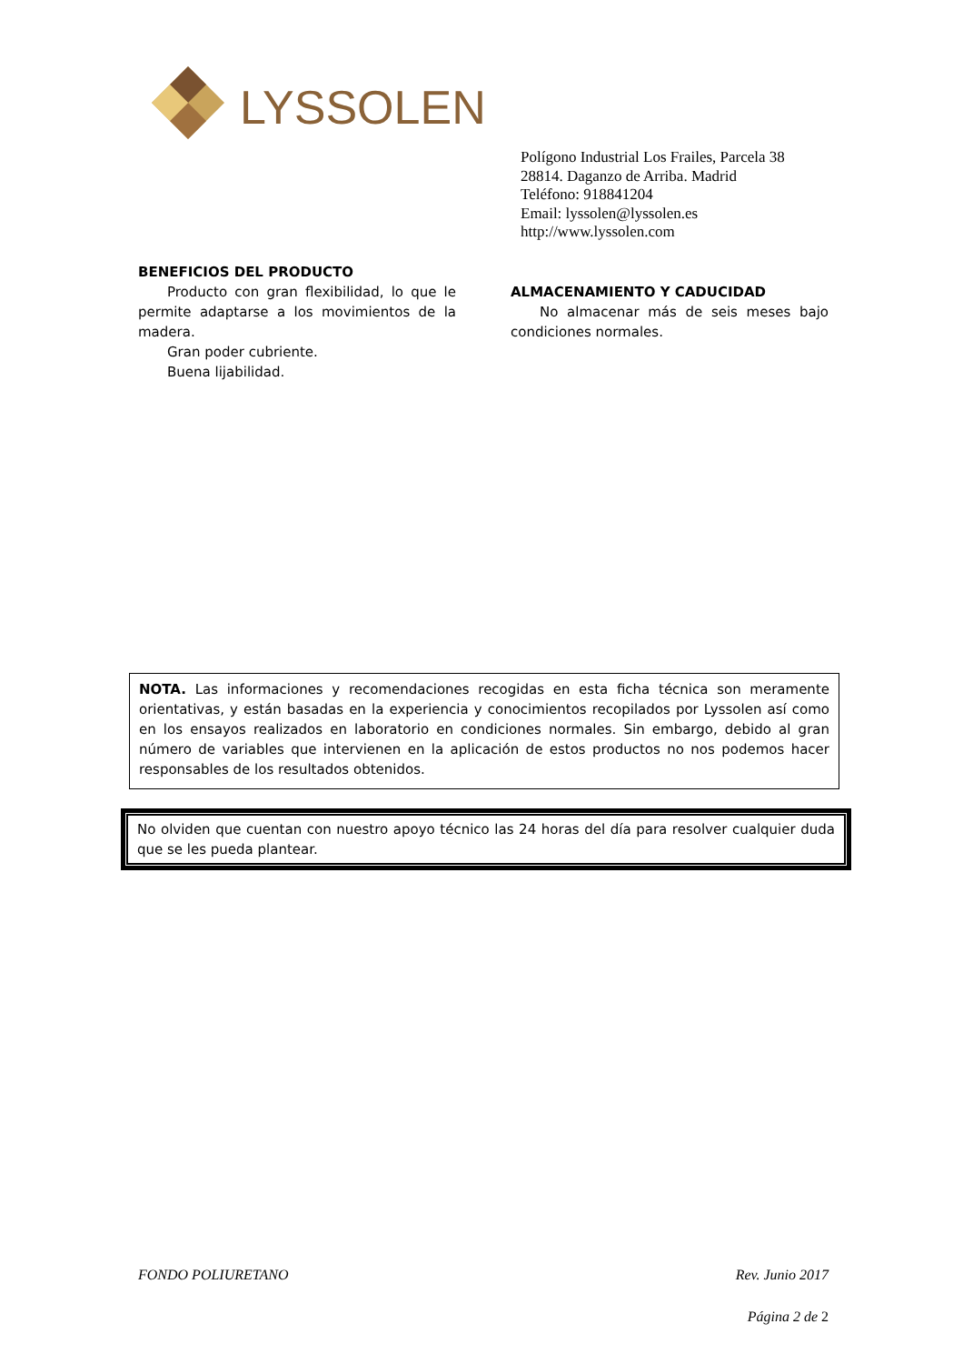LYSSOLEN
Polígono Industrial Los Frailes, Parcela 38
28814. Daganzo de Arriba. Madrid
Teléfono: 918841204
Email: lyssolen@lyssolen.es
http://www.lyssolen.com
BENEFICIOS DEL PRODUCTO
Producto con gran flexibilidad, lo que le permite adaptarse a los movimientos de la madera.
Gran poder cubriente.
Buena lijabilidad.
ALMACENAMIENTO Y CADUCIDAD
No almacenar más de seis meses bajo condiciones normales.
NOTA. Las informaciones y recomendaciones recogidas en esta ficha técnica son meramente orientativas, y están basadas en la experiencia y conocimientos recopilados por Lyssolen así como en los ensayos realizados en laboratorio en condiciones normales. Sin embargo, debido al gran número de variables que intervienen en la aplicación de estos productos no nos podemos hacer responsables de los resultados obtenidos.
No olviden que cuentan con nuestro apoyo técnico las 24 horas del día para resolver cualquier duda que se les pueda plantear.
FONDO POLIURETANO Rev. Junio 2017
Página 2 de 2